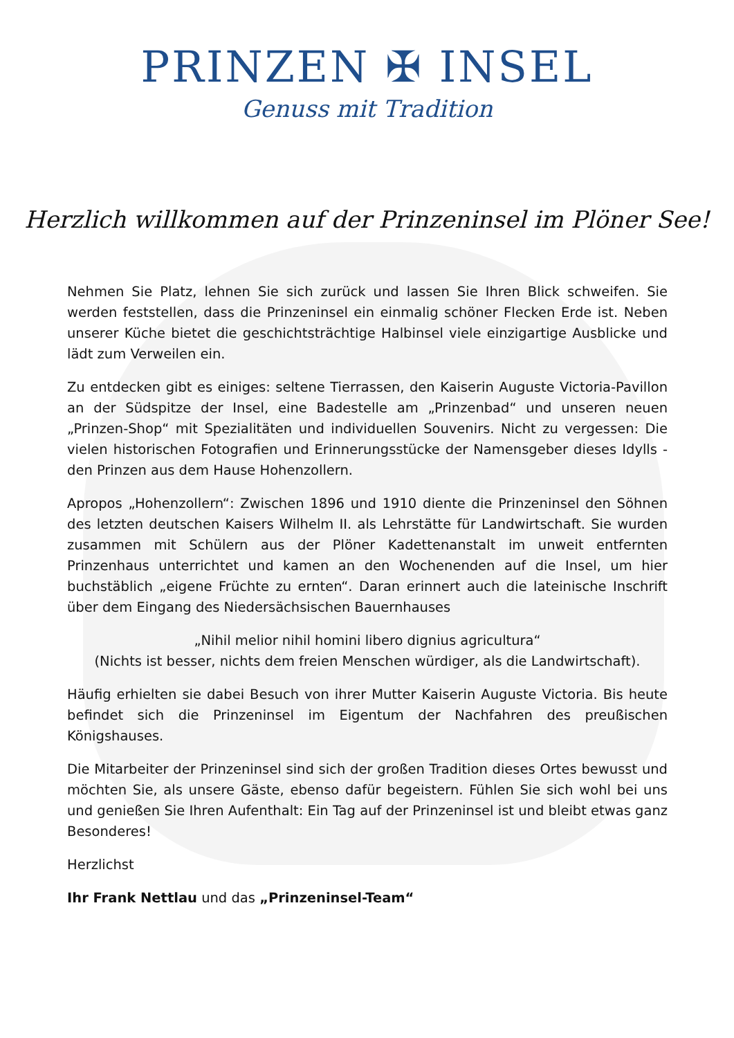PRINZEN ✠ INSEL
Genuss mit Tradition
Herzlich willkommen auf der Prinzeninsel im Plöner See!
Nehmen Sie Platz, lehnen Sie sich zurück und lassen Sie Ihren Blick schweifen. Sie werden feststellen, dass die Prinzeninsel ein einmalig schöner Flecken Erde ist. Neben unserer Küche bietet die geschichtsträchtige Halbinsel viele einzigartige Ausblicke und lädt zum Verweilen ein.
Zu entdecken gibt es einiges: seltene Tierrassen, den Kaiserin Auguste Victoria-Pavillon an der Südspitze der Insel, eine Badestelle am „Prinzenbad“ und unseren neuen „Prinzen-Shop“ mit Spezialitäten und individuellen Souvenirs. Nicht zu vergessen: Die vielen historischen Fotografien und Erinnerungsstücke der Namensgeber dieses Idylls - den Prinzen aus dem Hause Hohenzollern.
Apropos „Hohenzollern“: Zwischen 1896 und 1910 diente die Prinzeninsel den Söhnen des letzten deutschen Kaisers Wilhelm II. als Lehrstätte für Landwirtschaft. Sie wurden zusammen mit Schülern aus der Plöner Kadettenanstalt im unweit entfernten Prinzenhaus unterrichtet und kamen an den Wochenenden auf die Insel, um hier buchstäblich „eigene Früchte zu ernten“. Daran erinnert auch die lateinische Inschrift über dem Eingang des Niedersächsischen Bauernhauses
„Nihil melior nihil homini libero dignius agricultura“
(Nichts ist besser, nichts dem freien Menschen würdiger, als die Landwirtschaft).
Häufig erhielten sie dabei Besuch von ihrer Mutter Kaiserin Auguste Victoria. Bis heute befindet sich die Prinzeninsel im Eigentum der Nachfahren des preußischen Königshauses.
Die Mitarbeiter der Prinzeninsel sind sich der großen Tradition dieses Ortes bewusst und möchten Sie, als unsere Gäste, ebenso dafür begeistern. Fühlen Sie sich wohl bei uns und genießen Sie Ihren Aufenthalt: Ein Tag auf der Prinzeninsel ist und bleibt etwas ganz Besonderes!
Herzlichst
Ihr Frank Nettlau und das „Prinzeninsel-Team“